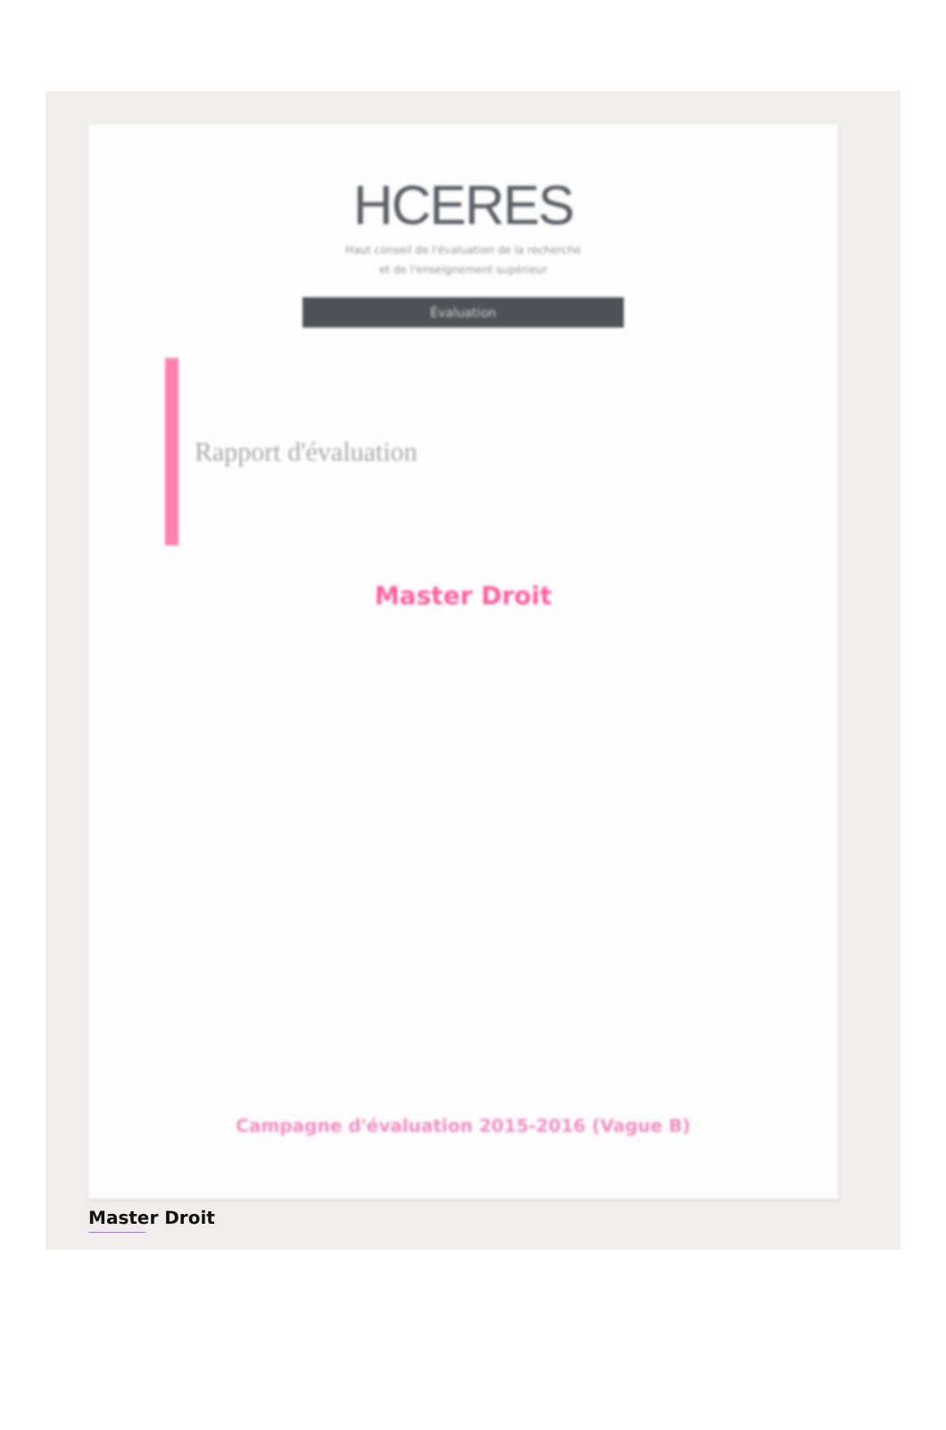HCERES
Haut conseil de l'évaluation de la recherche
et de l'enseignement supérieur
Évaluation
Rapport d'évaluation
Master Droit
Campagne d'évaluation 2015-2016 (Vague B)
Master Droit